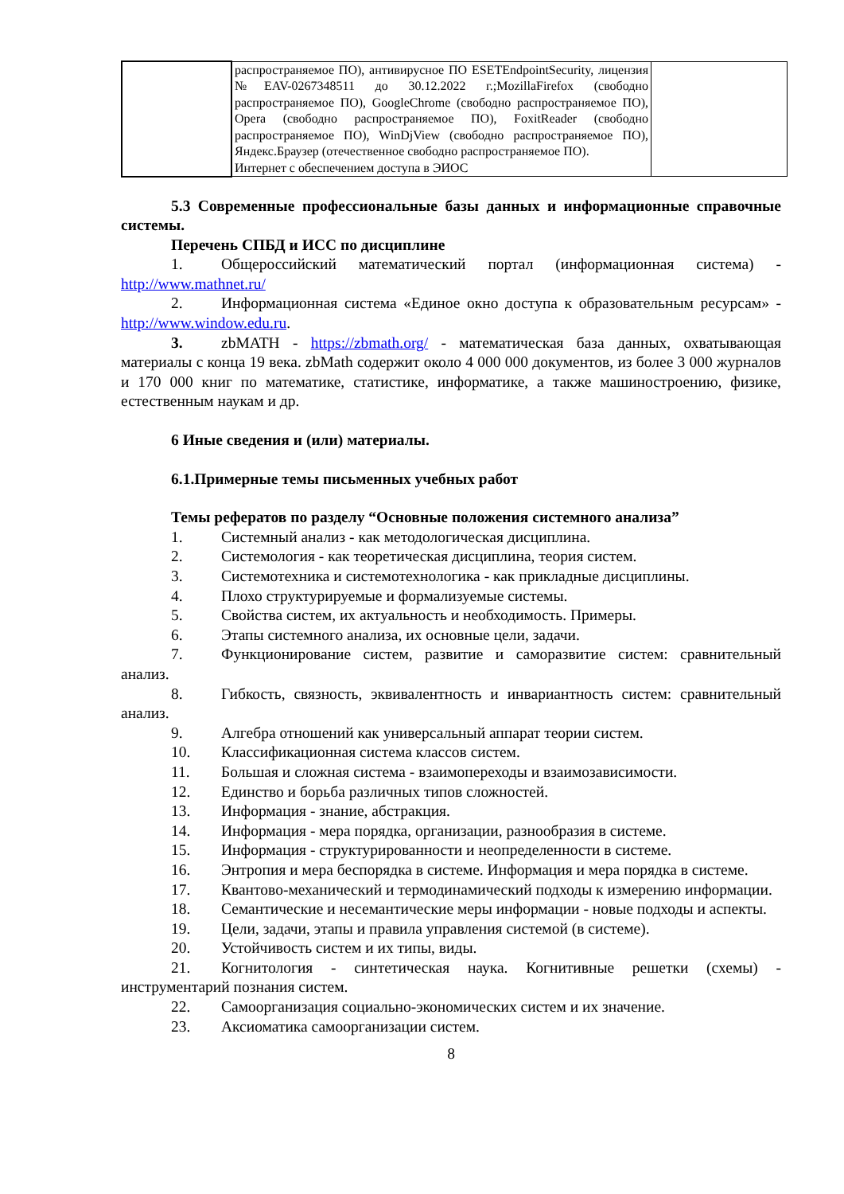| | распространяемое ПО), антивирусное ПО ESETEndpointSecurity, лицензия №EAV-0267348511 до 30.12.2022 г.;MozillaFirefox (свободно распространяемое ПО), GoogleChrome (свободно распространяемое ПО), Opera (свободно распространяемое ПО), FoxitReader (свободно распространяемое ПО), WinDjView (свободно распространяемое ПО), Яндекс.Браузер (отечественное свободно распространяемое ПО). Интернет с обеспечением доступа в ЭИОС | |
5.3 Современные профессиональные базы данных и информационные справочные системы.
Перечень СПБД и ИСС по дисциплине
1. Общероссийский математический портал (информационная система) - http://www.mathnet.ru/
2. Информационная система «Единое окно доступа к образовательным ресурсам» - http://www.window.edu.ru.
3. zbMATH - https://zbmath.org/ - математическая база данных, охватывающая материалы с конца 19 века. zbMath содержит около 4 000 000 документов, из более 3 000 журналов и 170 000 книг по математике, статистике, информатике, а также машиностроению, физике, естественным наукам и др.
6 Иные сведения и (или) материалы.
6.1.Примерные темы письменных учебных работ
Темы рефератов по разделу “Основные положения системного анализа”
1. Системный анализ - как методологическая дисциплина.
2. Системология - как теоретическая дисциплина, теория систем.
3. Системотехника и системотехнологика - как прикладные дисциплины.
4. Плохо структурируемые и формализуемые системы.
5. Свойства систем, их актуальность и необходимость. Примеры.
6. Этапы системного анализа, их основные цели, задачи.
7. Функционирование систем, развитие и саморазвитие систем: сравнительный анализ.
8. Гибкость, связность, эквивалентность и инвариантность систем: сравнительный анализ.
9. Алгебра отношений как универсальный аппарат теории систем.
10. Классификационная система классов систем.
11. Большая и сложная система - взаимопереходы и взаимозависимости.
12. Единство и борьба различных типов сложностей.
13. Информация - знание, абстракция.
14. Информация - мера порядка, организации, разнообразия в системе.
15. Информация - структурированности и неопределенности в системе.
16. Энтропия и мера беспорядка в системе. Информация и мера порядка в системе.
17. Квантово-механический и термодинамический подходы к измерению информации.
18. Семантические и несемантические меры информации - новые подходы и аспекты.
19. Цели, задачи, этапы и правила управления системой (в системе).
20. Устойчивость систем и их типы, виды.
21. Когнитология - синтетическая наука. Когнитивные решетки (схемы) - инструментарий познания систем.
22. Самоорганизация социально-экономических систем и их значение.
23. Аксиоматика самоорганизации систем.
8